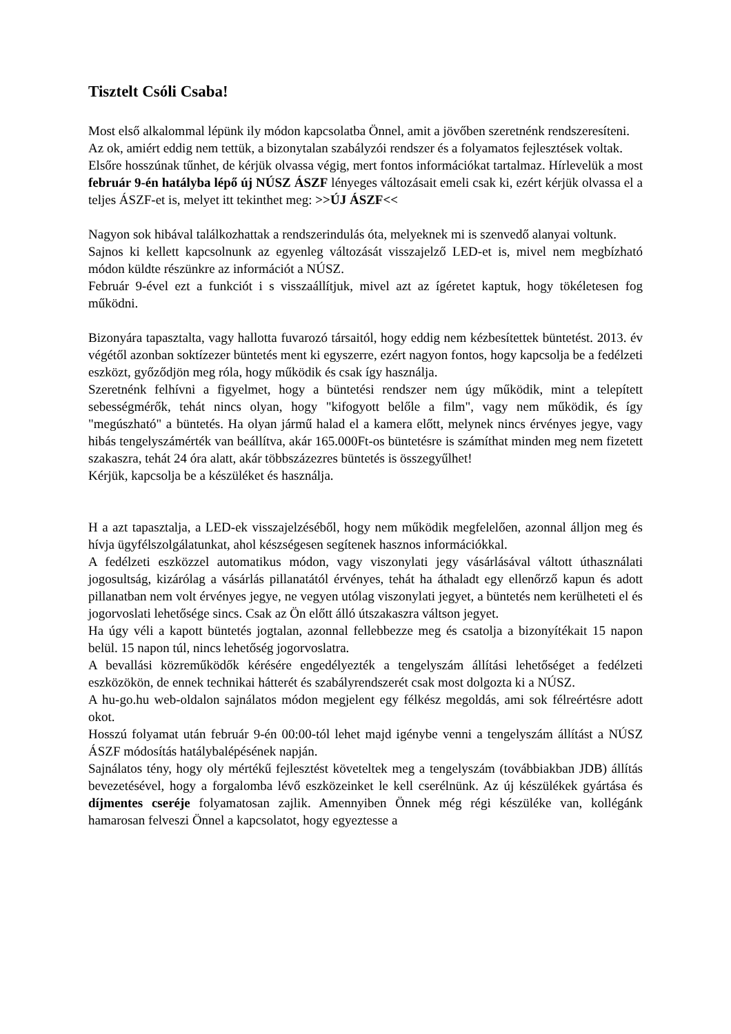Tisztelt Csóli Csaba!
Most első alkalommal lépünk ily módon kapcsolatba Önnel, amit a jövőben szeretnénk rendszeresíteni.
Az ok, amiért eddig nem tettük, a bizonytalan szabályzói rendszer és a folyamatos fejlesztések voltak.
Elsőre hosszúnak tűnhet, de kérjük olvassa végig, mert fontos információkat tartalmaz. Hírlevelük a most február 9-én hatályba lépő új NÚSZ ÁSZF lényeges változásait emeli csak ki, ezért kérjük olvassa el a teljes ÁSZF-et is, melyet itt tekinthet meg: >>ÚJ ÁSZF<<
Nagyon sok hibával találkozhattak a rendszerindulás óta, melyeknek mi is szenvedő alanyai voltunk.
Sajnos ki kellett kapcsolnunk az egyenleg változását visszajelző LED-et is, mivel nem megbízható módon küldte részünkre az információt a NÚSZ.
Február 9-ével ezt a funkciót i s visszaállítjuk, mivel azt az ígéretet kaptuk, hogy tökéletesen fog működni.
Bizonyára tapasztalta, vagy hallotta fuvarozó társaitól, hogy eddig nem kézbesítettek büntetést. 2013. év végétől azonban soktízezer büntetés ment ki egyszerre, ezért nagyon fontos, hogy kapcsolja be a fedélzeti eszközt, győződjön meg róla, hogy működik és csak így használja.
Szeretnénk felhívni a figyelmet, hogy a büntetési rendszer nem úgy működik, mint a telepített sebességmérők, tehát nincs olyan, hogy "kifogyott belőle a film", vagy nem működik, és így "megúszható" a büntetés. Ha olyan jármű halad el a kamera előtt, melynek nincs érvényes jegye, vagy hibás tengelyszámérték van beállítva, akár 165.000Ft-os büntetésre is számíthat minden meg nem fizetett szakaszra, tehát 24 óra alatt, akár többszázezres büntetés is összegyűlhet!
Kérjük, kapcsolja be a készüléket és használja.
H a azt tapasztalja, a LED-ek visszajelzéséből, hogy nem működik megfelelően, azonnal álljon meg és hívja ügyfélszolgálatunkat, ahol készségesen segítenek hasznos információkkal.
A fedélzeti eszközzel automatikus módon, vagy viszonylati jegy vásárlásával váltott úthasználati jogosultság, kizárólag a vásárlás pillanatától érvényes, tehát ha áthaladt egy ellenőrző kapun és adott pillanatban nem volt érvényes jegye, ne vegyen utólag viszonylati jegyet, a büntetés nem kerülheteti el és jogorvoslati lehetősége sincs. Csak az Ön előtt álló útszakaszra váltson jegyet.
Ha úgy véli a kapott büntetés jogtalan, azonnal fellebbezze meg és csatolja a bizonyítékait 15 napon belül. 15 napon túl, nincs lehetőség jogorvoslatra.
A bevallási közreműködők kérésére engedélyezték a tengelyszám állítási lehetőséget a fedélzeti eszközökön, de ennek technikai hátterét és szabályrendszerét csak most dolgozta ki a NÚSZ.
A hu-go.hu web-oldalon sajnálatos módon megjelent egy félkész megoldás, ami sok félreértésre adott okot.
Hosszú folyamat után február 9-én 00:00-tól lehet majd igénybe venni a tengelyszám állítást a NÚSZ ÁSZF módosítás hatálybalépésének napján.
Sajnálatos tény, hogy oly mértékű fejlesztést követeltek meg a tengelyszám (továbbiakban JDB) állítás bevezetésével, hogy a forgalomba lévő eszközeinket le kell cserélnünk. Az új készülékek gyártása és díjmentes cseréje folyamatosan zajlik. Amennyiben Önnek még régi készüléke van, kollégánk hamarosan felveszi Önnel a kapcsolatot, hogy egyeztesse a